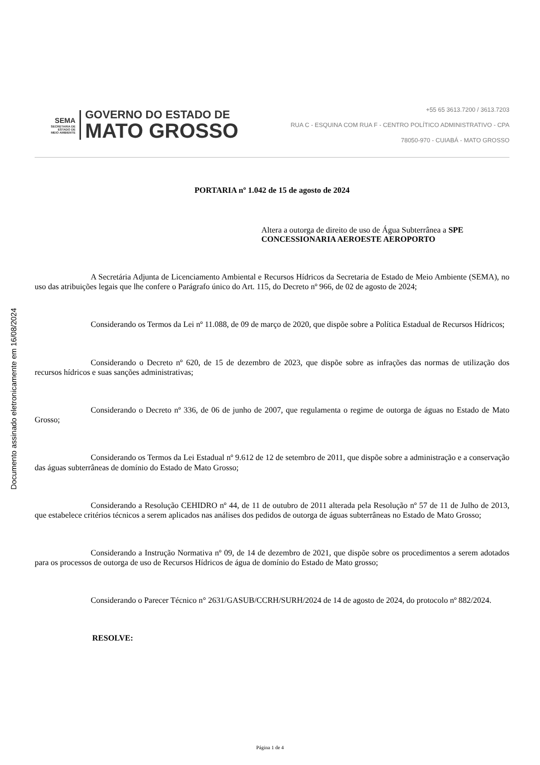Documento assinado eletronicamente em 16/08/2024
SEMA
SECRETARIA DE
ESTADO DE
MEIO AMBIENTE
GOVERNO DO ESTADO DE
MATO GROSSO
+55 65 3613.7200 / 3613.7203
RUA C - ESQUINA COM RUA F - CENTRO POLÍTICO ADMINISTRATIVO - CPA
78050-970 - CUIABÁ - MATO GROSSO
PORTARIA nº 1.042 de 15 de agosto de 2024
Altera a outorga de direito de uso de Água Subterrânea a SPE CONCESSIONARIA AEROESTE AEROPORTO
A Secretária Adjunta de Licenciamento Ambiental e Recursos Hídricos da Secretaria de Estado de Meio Ambiente (SEMA), no uso das atribuições legais que lhe confere o Parágrafo único do Art. 115, do Decreto nº 966, de 02 de agosto de 2024;
Considerando os Termos da Lei nº 11.088, de 09 de março de 2020, que dispõe sobre a Política Estadual de Recursos Hídricos;
Considerando o Decreto nº 620, de 15 de dezembro de 2023, que dispõe sobre as infrações das normas de utilização dos recursos hídricos e suas sanções administrativas;
Considerando o Decreto nº 336, de 06 de junho de 2007, que regulamenta o regime de outorga de águas no Estado de Mato Grosso;
Considerando os Termos da Lei Estadual nº 9.612 de 12 de setembro de 2011, que dispõe sobre a administração e a conservação das águas subterrâneas de domínio do Estado de Mato Grosso;
Considerando a Resolução CEHIDRO nº 44, de 11 de outubro de 2011 alterada pela Resolução nº 57 de 11 de Julho de 2013, que estabelece critérios técnicos a serem aplicados nas análises dos pedidos de outorga de águas subterrâneas no Estado de Mato Grosso;
Considerando a Instrução Normativa nº 09, de 14 de dezembro de 2021, que dispõe sobre os procedimentos a serem adotados para os processos de outorga de uso de Recursos Hídricos de água de domínio do Estado de Mato grosso;
Considerando o Parecer Técnico n° 2631/GASUB/CCRH/SURH/2024 de 14 de agosto de 2024, do protocolo nº 882/2024.
RESOLVE:
Página 1 de 4